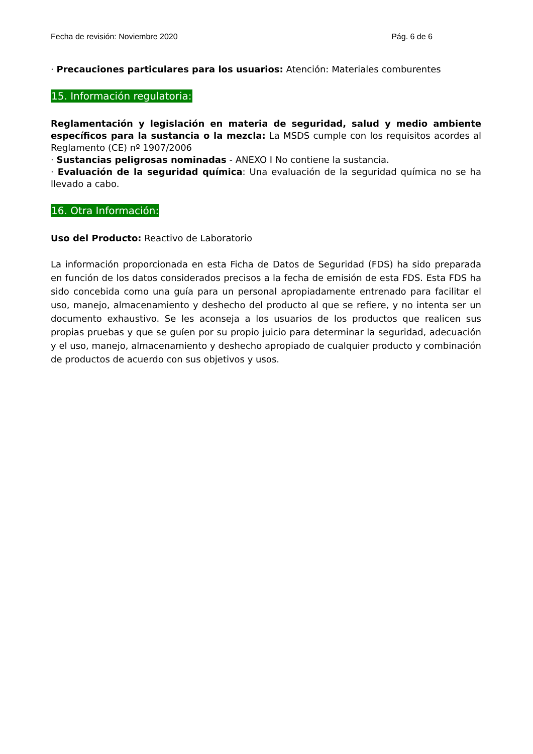Fecha de revisión: Noviembre 2020 Pág. 6 de 6
· Precauciones particulares para los usuarios: Atención: Materiales comburentes
15. Información regulatoria:
Reglamentación y legislación en materia de seguridad, salud y medio ambiente específicos para la sustancia o la mezcla: La MSDS cumple con los requisitos acordes al Reglamento (CE) nº 1907/2006
· Sustancias peligrosas nominadas - ANEXO I No contiene la sustancia.
· Evaluación de la seguridad química: Una evaluación de la seguridad química no se ha llevado a cabo.
16. Otra Información:
Uso del Producto: Reactivo de Laboratorio
La información proporcionada en esta Ficha de Datos de Seguridad (FDS) ha sido preparada en función de los datos considerados precisos a la fecha de emisión de esta FDS. Esta FDS ha sido concebida como una guía para un personal apropiadamente entrenado para facilitar el uso, manejo, almacenamiento y deshecho del producto al que se refiere, y no intenta ser un documento exhaustivo. Se les aconseja a los usuarios de los productos que realicen sus propias pruebas y que se guíen por su propio juicio para determinar la seguridad, adecuación y el uso, manejo, almacenamiento y deshecho apropiado de cualquier producto y combinación de productos de acuerdo con sus objetivos y usos.